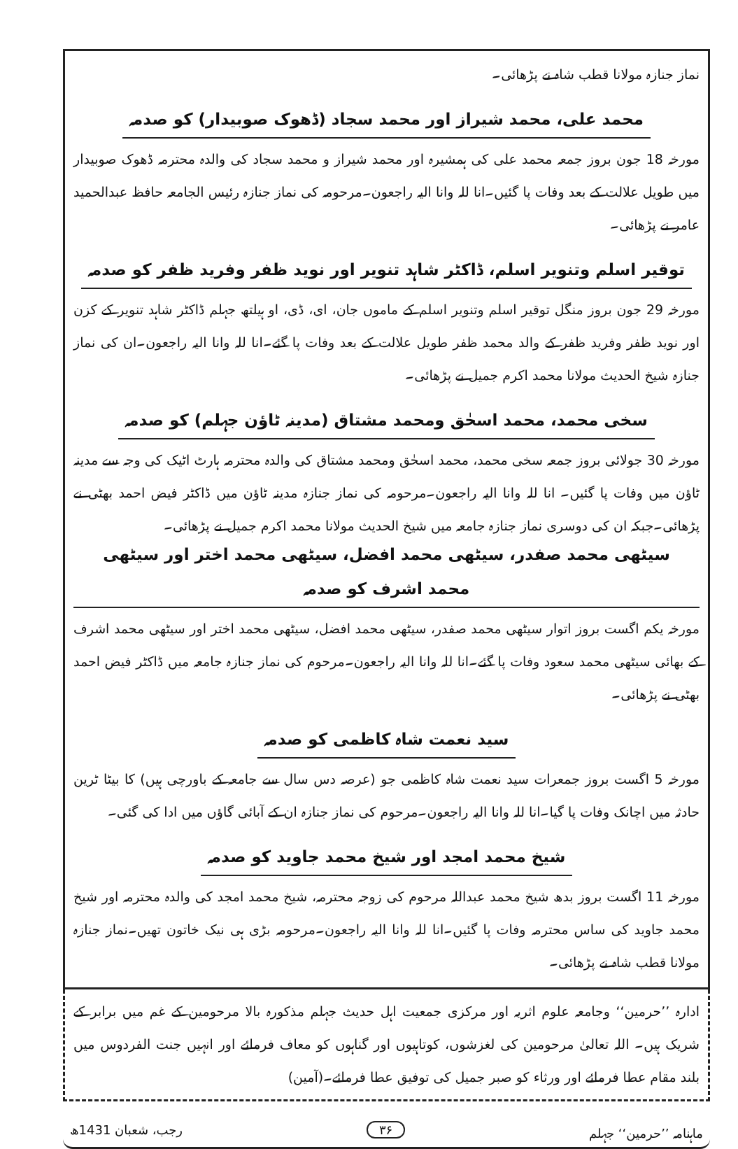نماز جنازہ مولانا قطب شاہ نے پڑھائی۔
محمد علی، محمد شیراز اور محمد سجاد (ڈھوک صوبیدار) کو صدمہ
مورخہ 18 جون بروز جمعہ محمد علی کی ہمشیرہ اور محمد شیراز و محمد سجاد کی والدہ محترمہ ڈھوک صوبیدار میں طویل علالت کے بعد وفات پا گئیں۔انا للہ وانا الیہ راجعون۔مرحومہ کی نماز جنازہ رئیس الجامعہ حافظ عبدالحمید عامر نے پڑھائی۔
توقیر اسلم وتنویر اسلم، ڈاکٹر شاہد تنویر اور نوید ظفر وفرید ظفر کو صدمہ
مورخہ 29 جون بروز منگل توقیر اسلم وتنویر اسلم کے ماموں جان، ای، ڈی، او ہیلتھ جہلم ڈاکٹر شاہد تنویر کے کزن اور نوید ظفر وفرید ظفر کے والد محمد ظفر طویل علالت کے بعد وفات پا گئے۔انا للہ وانا الیہ راجعون۔ان کی نماز جنازہ شیخ الحدیث مولانا محمد اکرم جمیل نے پڑھائی۔
سخی محمد، محمد اسحٰق ومحمد مشتاق (مدینہ ٹاؤن جہلم) کو صدمہ
مورخہ 30 جولائی بروز جمعہ سخی محمد، محمد اسحٰق ومحمد مشتاق کی والدہ محترمہ ہارٹ اٹیک کی وجہ سے مدینہ ٹاؤن میں وفات پا گئیں۔ انا للہ وانا الیہ راجعون۔مرحومہ کی نماز جنازہ مدینہ ٹاؤن میں ڈاکٹر فیض احمد بھٹی نے پڑھائی۔جبکہ ان کی دوسری نماز جنازہ جامعہ میں شیخ الحدیث مولانا محمد اکرم جمیل نے پڑھائی۔
سیٹھی محمد صفدر، سیٹھی محمد افضل، سیٹھی محمد اختر اور سیٹھی محمد اشرف کو صدمہ
مورخہ یکم اگست بروز اتوار سیٹھی محمد صفدر، سیٹھی محمد افضل، سیٹھی محمد اختر اور سیٹھی محمد اشرف کے بھائی سیٹھی محمد سعود وفات پا گئے۔انا للہ وانا الیہ راجعون۔مرحوم کی نماز جنازہ جامعہ میں ڈاکٹر فیض احمد بھٹی نے پڑھائی۔
سید نعمت شاہ کاظمی کو صدمہ
مورخہ 5 اگست بروز جمعرات سید نعمت شاہ کاظمی جو (عرصہ دس سال سے جامعہ کے باورچی ہیں) کا بیٹا ٹرین حادثہ میں اچانک وفات پا گیا۔انا للہ وانا الیہ راجعون۔مرحوم کی نماز جنازہ ان کے آبائی گاؤں میں ادا کی گئی۔
شیخ محمد امجد اور شیخ محمد جاوید کو صدمہ
مورخہ 11 اگست بروز بدھ شیخ محمد عبداللہ مرحوم کی زوجہ محترمہ، شیخ محمد امجد کی والدہ محترمہ اور شیخ محمد جاوید کی ساس محترمہ وفات پا گئیں۔انا للہ وانا الیہ راجعون۔مرحومہ بڑی ہی نیک خاتون تھیں۔نماز جنازہ مولانا قطب شاہ نے پڑھائی۔
ادارہ ’’حرمین‘‘ وجامعہ علوم اثریہ اور مرکزی جمعیت اہل حدیث جہلم مذکورہ بالا مرحومین کے غم میں برابر کے شریک ہیں۔ اللہ تعالیٰ مرحومین کی لغزشوں، کوتاہیوں اور گناہوں کو معاف فرمائے اور انہیں جنت الفردوس میں بلند مقام عطا فرمائے اور ورثاء کو صبر جمیل کی توفیق عطا فرمائے۔(آمین)
ماہنامہ ’’حرمین‘‘ جہلم ۳۶ رجب، شعبان 1431ھ